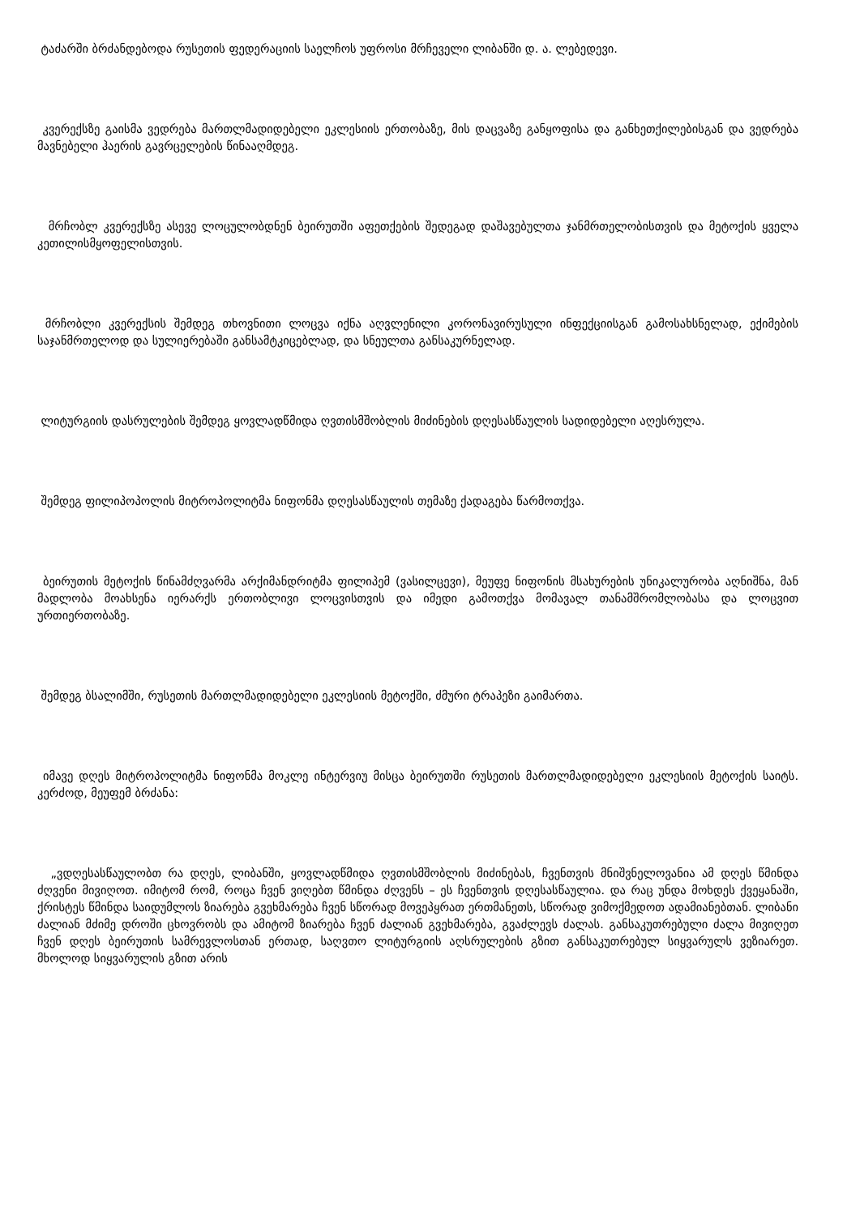ტაძარში ბრძანდებოდა რუსეთის ფედერაციის საელჩოს უფროსი მრჩეველი ლიბანში დ. ა. ლებედევი.
კვერექსზე გაისმა ვედრება მართლმადიდებელი ეკლესიის ერთობაზე, მის დაცვაზე განყოფისა და განხეთქილებისგან და ვედრება მავნებელი ჰაერის გავრცელების წინააღმდეგ.
მრჩობლ კვერექსზე ასევე ლოცულობდნენ ბეირუთში აფეთქების შედეგად დაშავებულთა ჯანმრთელობისთვის და მეტოქის ყველა კეთილისმყოფელისთვის.
მრჩობლი კვერექსის შემდეგ თხოვნითი ლოცვა იქნა აღვლენილი კორონავირუსული ინფექციისგან გამოსახსნელად, ექიმების საჯანმრთელოდ და სულიერებაში განსამტკიცებლად, და სნეულთა განსაკურნელად.
ლიტურგიის დასრულების შემდეგ ყოვლადწმიდა ღვთისმშობლის მიძინების დღესასწაულის სადიდებელი აღესრულა.
შემდეგ ფილიპოპოლის მიტროპოლიტმა ნიფონმა დღესასწაულის თემაზე ქადაგება წარმოთქვა.
ბეირუთის მეტოქის წინამძღვარმა არქიმანდრიტმა ფილიპემ (ვასილცევი), მეუფე ნიფონის მსახურების უნიკალურობა აღნიშნა, მან მადლობა მოახსენა იერარქს ერთობლივი ლოცვისთვის და იმედი გამოთქვა მომავალ თანამშრომლობასა და ლოცვით ურთიერთობაზე.
შემდეგ ბსალიმში, რუსეთის მართლმადიდებელი ეკლესიის მეტოქში, ძმური ტრაპეზი გაიმართა.
იმავე დღეს მიტროპოლიტმა ნიფონმა მოკლე ინტერვიუ მისცა ბეირუთში რუსეთის მართლმადიდებელი ეკლესიის მეტოქის საიტს. კერძოდ, მეუფემ ბრძანა:
„ვდღესასწაულობთ რა დღეს, ლიბანში, ყოვლადწმიდა ღვთისმშობლის მიძინებას, ჩვენთვის მნიშვნელოვანია ამ დღეს წმინდა ძღვენი მივიღოთ. იმიტომ რომ, როცა ჩვენ ვიღებთ წმინდა ძღვენს – ეს ჩვენთვის დღესასწაულია. და რაც უნდა მოხდეს ქვეყანაში, ქრისტეს წმინდა საიდუმლოს ზიარება გვეხმარება ჩვენ სწორად მოვეპყრათ ერთმანეთს, სწორად ვიმოქმედოთ ადამიანებთან. ლიბანი ძალიან მძიმე დროში ცხოვრობს და ამიტომ ზიარება ჩვენ ძალიან გვეხმარება, გვაძლევს ძალას. განსაკუთრებული ძალა მივიღეთ ჩვენ დღეს ბეირუთის სამრევლოსთან ერთად, საღვთო ლიტურგიის აღსრულების გზით განსაკუთრებულ სიყვარულს ვეზიარეთ. მხოლოდ სიყვარულის გზით არის